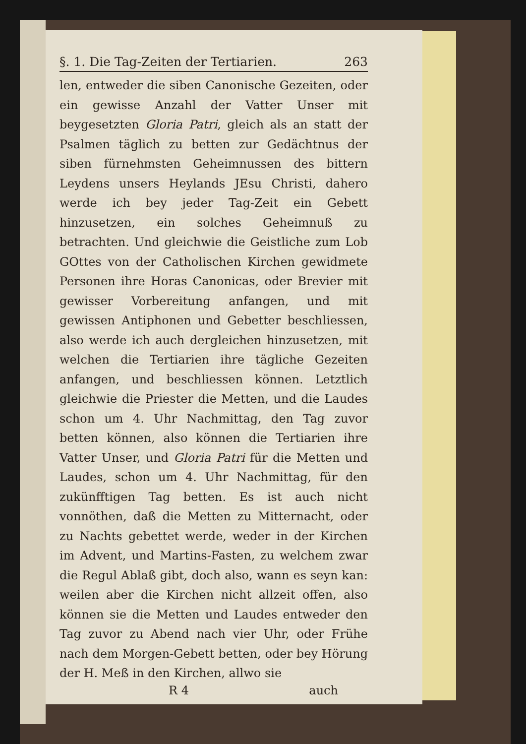§. 1. Die Tag-Zeiten der Tertiarien. 263
len, entweder die siben Canonische Gezeiten, oder ein gewisse Anzahl der Vatter Unser mit beygesetzten Gloria Patri, gleich als an statt der Psalmen täglich zu betten zur Gedächtnus der siben fürnehmsten Geheimnussen des bittern Leydens unsers Heylands JEsu Christi, dahero werde ich bey jeder Tag-Zeit ein Gebett hinzusetzen, ein solches Geheimnuß zu betrachten. Und gleichwie die Geistliche zum Lob GOttes von der Catholischen Kirchen gewidmete Personen ihre Horas Canonicas, oder Brevier mit gewisser Vorbereitung anfangen, und mit gewissen Antiphonen und Gebetter beschliessen, also werde ich auch dergleichen hinzusetzen, mit welchen die Tertiarien ihre tägliche Gezeiten anfangen, und beschliessen können. Letztlich gleichwie die Priester die Metten, und die Laudes schon um 4. Uhr Nachmittag, den Tag zuvor betten können, also können die Tertiarien ihre Vatter Unser, und Gloria Patri für die Metten und Laudes, schon um 4. Uhr Nachmittag, für den zukünfftigen Tag betten. Es ist auch nicht vonnöthen, daß die Metten zu Mitternacht, oder zu Nachts gebettet werde, weder in der Kirchen im Advent, und Martins-Fasten, zu welchem zwar die Regul Ablaß gibt, doch also, wann es seyn kan: weilen aber die Kirchen nicht allzeit offen, also können sie die Metten und Laudes entweder den Tag zuvor zu Abend nach vier Uhr, oder Frühe nach dem Morgen-Gebett betten, oder bey Hörung der H. Meß in den Kirchen, allwo sie
R 4 auch